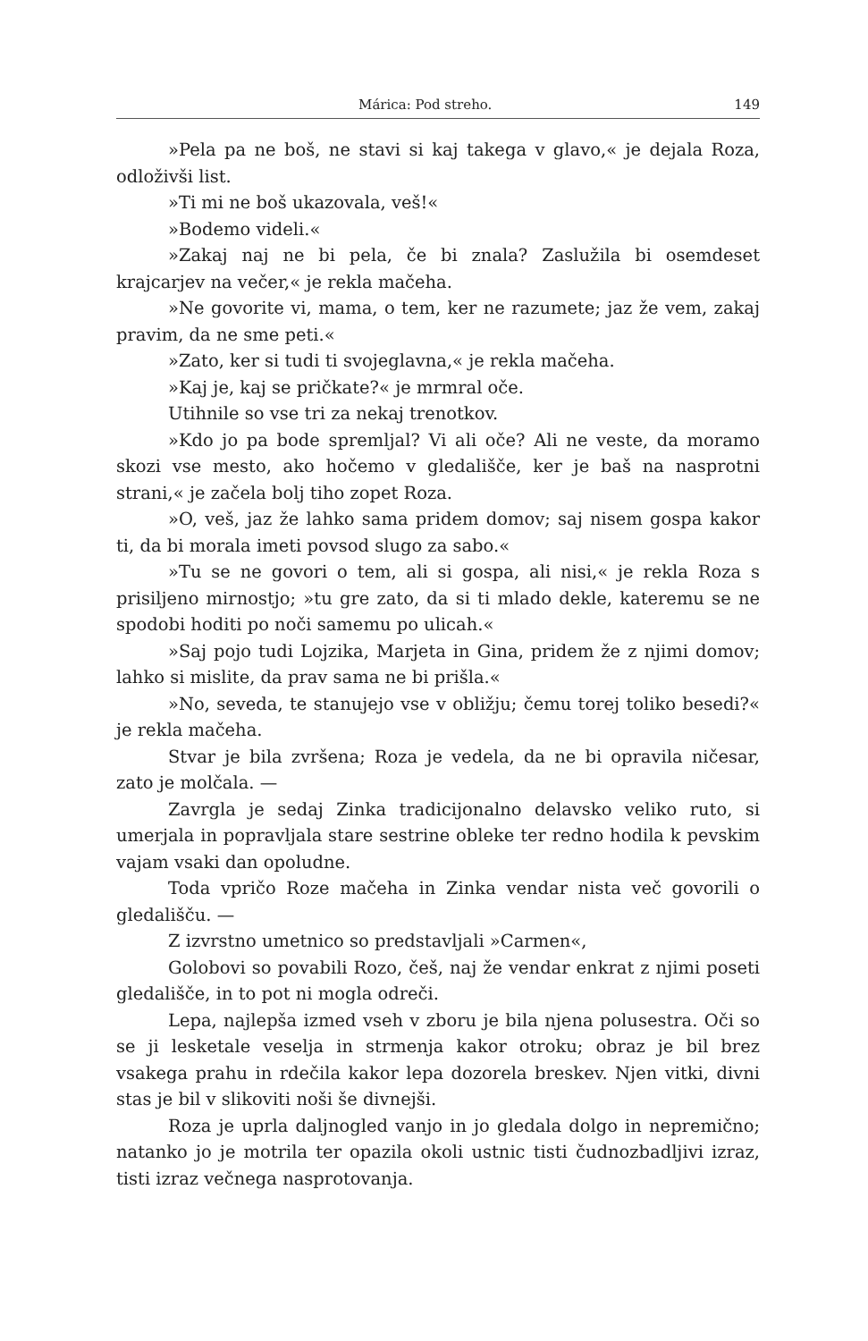Márica: Pod streho. 149
»Pela pa ne boš, ne stavi si kaj takega v glavo,« je dejala Roza, odloživši list.
»Ti mi ne boš ukazovala, veš!«
»Bodemo videli.«
»Zakaj naj ne bi pela, če bi znala? Zaslužila bi osemdeset krajcarjev na večer,« je rekla mačeha.
»Ne govorite vi, mama, o tem, ker ne razumete; jaz že vem, zakaj pravim, da ne sme peti.«
»Zato, ker si tudi ti svojeglavna,« je rekla mačeha.
»Kaj je, kaj se pričkate?« je mrmral oče.
Utihnile so vse tri za nekaj trenotkov.
»Kdo jo pa bode spremljal? Vi ali oče? Ali ne veste, da moramo skozi vse mesto, ako hočemo v gledališče, ker je baš na nasprotni strani,« je začela bolj tiho zopet Roza.
»O, veš, jaz že lahko sama pridem domov; saj nisem gospa kakor ti, da bi morala imeti povsod slugo za sabo.«
»Tu se ne govori o tem, ali si gospa, ali nisi,« je rekla Roza s prisiljeno mirnostjo; »tu gre zato, da si ti mlado dekle, kateremu se ne spodobi hoditi po noči samemu po ulicah.«
»Saj pojo tudi Lojzika, Marjeta in Gina, pridem že z njimi domov; lahko si mislite, da prav sama ne bi prišla.«
»No, seveda, te stanujejo vse v obližju; čemu torej toliko besedi?« je rekla mačeha.
Stvar je bila zvršena; Roza je vedela, da ne bi opravila ničesar, zato je molčala. —
Zavrgla je sedaj Zinka tradicijonalno delavsko veliko ruto, si umerjala in popravljala stare sestrine obleke ter redno hodila k pevskim vajam vsaki dan opoludne.
Toda vpričo Roze mačeha in Zinka vendar nista več govorili o gledališču. —
Z izvrstno umetnico so predstavljali »Carmen«,
Golobovi so povabili Rozo, češ, naj že vendar enkrat z njimi poseti gledališče, in to pot ni mogla odreči.
Lepa, najlepša izmed vseh v zboru je bila njena polusestra. Oči so se ji lesketale veselja in strmenja kakor otroku; obraz je bil brez vsakega prahu in rdečila kakor lepa dozorela breskev. Njen vitki, divni stas je bil v slikoviti noši še divnejši.
Roza je uprla daljnogled vanjo in jo gledala dolgo in nepremično; natanko jo je motrila ter opazila okoli ustnic tisti čudnozbadljivi izraz, tisti izraz večnega nasprotovanja.